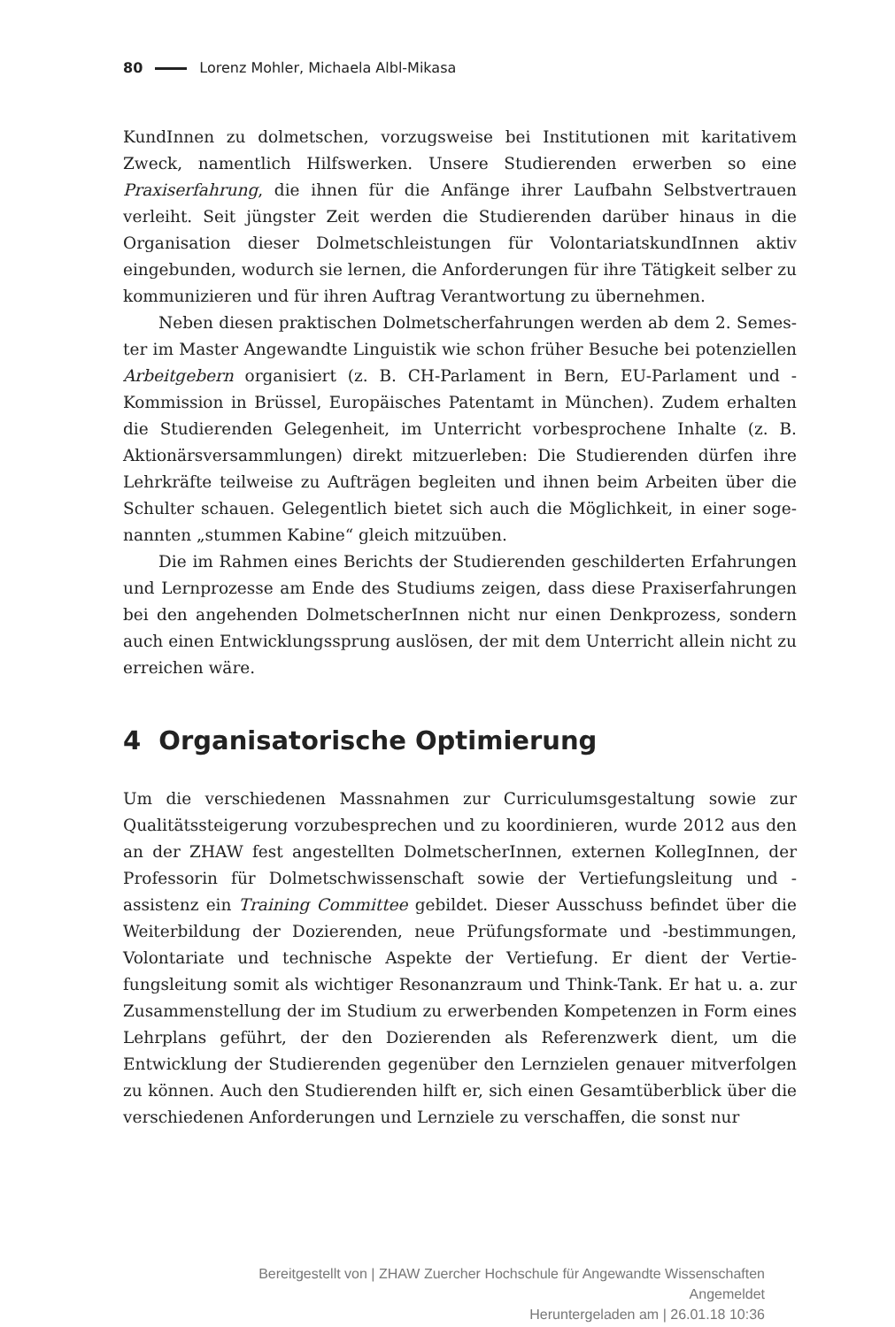80 Lorenz Mohler, Michaela Albl-Mikasa
KundInnen zu dolmetschen, vorzugsweise bei Institutionen mit karitativem Zweck, namentlich Hilfswerken. Unsere Studierenden erwerben so eine Praxiser­fahrung, die ihnen für die Anfänge ihrer Laufbahn Selbstvertrauen verleiht. Seit jüngster Zeit werden die Studierenden darüber hinaus in die Organisation dieser Dolmetschleistungen für VolontariatskundInnen aktiv eingebunden, wodurch sie lernen, die Anforderungen für ihre Tätigkeit selber zu kommunizieren und für ihren Auftrag Verantwortung zu übernehmen.
Neben diesen praktischen Dolmetscherfahrungen werden ab dem 2. Semes­ter im Master Angewandte Linguistik wie schon früher Besuche bei poten­ziellen Arbeitgebern organisiert (z. B. CH-Parlament in Bern, EU-Parlament und -Kommission in Brüssel, Europäisches Patentamt in München). Zudem erhalten die Studierenden Gelegenheit, im Unterricht vorbesprochene Inhalte (z. B. Aktionärsversammlungen) direkt mitzuerleben: Die Studierenden dürfen ihre Lehrkräfte teilweise zu Aufträgen begleiten und ihnen beim Arbeiten über die Schulter schauen. Gelegentlich bietet sich auch die Möglichkeit, in einer soge­nannten „stummen Kabine“ gleich mitzuüben.
Die im Rahmen eines Berichts der Studierenden geschilderten Erfahrungen und Lernprozesse am Ende des Studiums zeigen, dass diese Praxiserfahrungen bei den angehenden DolmetscherInnen nicht nur einen Denkprozess, sondern auch einen Entwicklungssprung auslösen, der mit dem Unterricht allein nicht zu erreichen wäre.
4 Organisatorische Optimierung
Um die verschiedenen Massnahmen zur Curriculumsgestaltung sowie zur Qualitätssteigerung vorzubesprechen und zu koordinieren, wurde 2012 aus den an der ZHAW fest angestellten DolmetscherInnen, externen KollegInnen, der Professorin für Dolmetschwissenschaft sowie der Vertiefungsleitung und -assistenz ein Training Committee gebildet. Dieser Ausschuss befindet über die Weiterbildung der Dozierenden, neue Prüfungsformate und -bestimmun­gen, Volontariate und technische Aspekte der Vertiefung. Er dient der Vertie­fungsleitung somit als wichtiger Resonanzraum und Think-Tank. Er hat u. a. zur Zusammenstellung der im Studium zu erwerbenden Kompetenzen in Form eines Lehrplans geführt, der den Dozierenden als Referenzwerk dient, um die Entwicklung der Studierenden gegenüber den Lernzielen genauer mitverfolgen zu können. Auch den Studierenden hilft er, sich einen Gesamtüberblick über die verschiedenen Anforderungen und Lernziele zu verschaffen, die sonst nur
Bereitgestellt von | ZHAW Zuercher Hochschule für Angewandte Wissenschaften
Angemeldet
Heruntergeladen am | 26.01.18 10:36